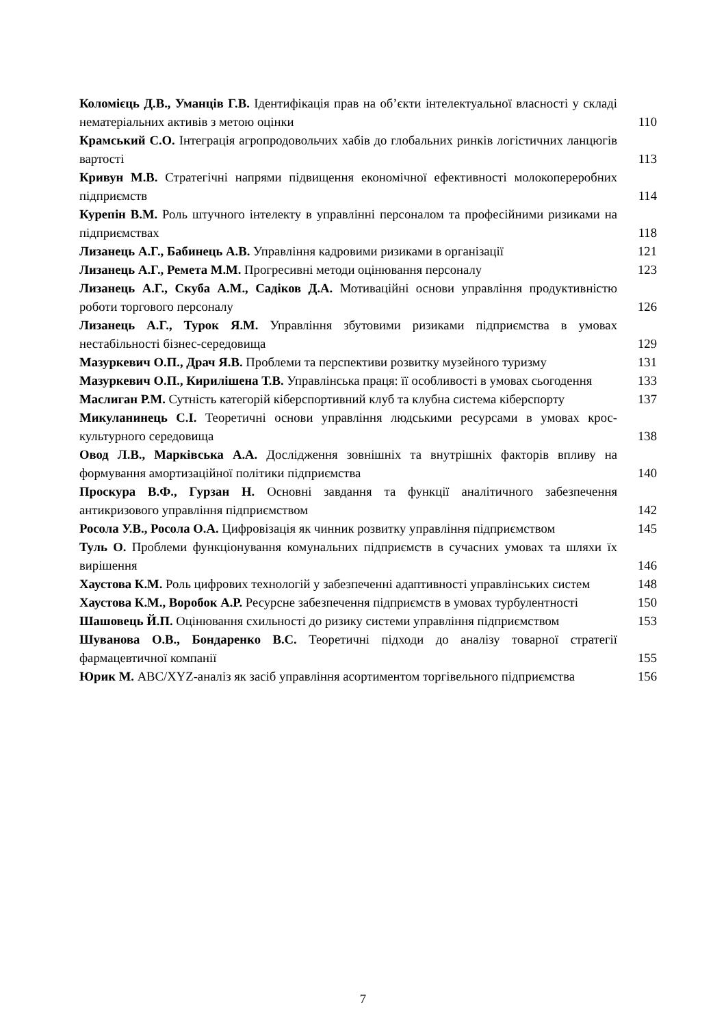Коломієць Д.В., Уманців Г.В. Ідентифікація прав на об’єкти інтелектуальної власності у складі нематеріальних активів з метою оцінки
110
Крамський С.О. Інтеграція агропродовольчих хабів до глобальних ринків логістичних ланцюгів вартості
113
Кривун М.В. Стратегічні напрями підвищення економічної ефективності молокопереробних підприємств
114
Курепін В.М. Роль штучного інтелекту в управлінні персоналом та професійними ризиками на підприємствах
118
Лизанець А.Г., Бабинець А.В. Управління кадровими ризиками в організації
121
Лизанець А.Г., Ремета М.М. Прогресивні методи оцінювання персоналу
123
Лизанець А.Г., Скуба А.М., Садіков Д.А. Мотиваційні основи управління продуктивністю роботи торгового персоналу
126
Лизанець А.Г., Турок Я.М. Управління збутовими ризиками підприємства в умовах нестабільності бізнес-середовища
129
Мазуркевич О.П., Драч Я.В. Проблеми та перспективи розвитку музейного туризму
131
Мазуркевич О.П., Кирилішена Т.В. Управлінська праця: її особливості в умовах сьогодення
133
Маслиган Р.М. Сутність категорій кіберспортивний клуб та клубна система кіберспорту
137
Микуланинець С.І. Теоретичні основи управління людськими ресурсами в умовах крос-культурного середовища
138
Овод Л.В., Марківська А.А. Дослідження зовнішніх та внутрішніх факторів впливу на формування амортизаційної політики підприємства
140
Проскура В.Ф., Гурзан Н. Основні завдання та функції аналітичного забезпечення антикризового управління підприємством
142
Росола У.В., Росола О.А. Цифровізація як чинник розвитку управління підприємством
145
Туль О. Проблеми функціонування комунальних підприємств в сучасних умовах та шляхи їх вирішення
146
Хаустова К.М. Роль цифрових технологій у забезпеченні адаптивності управлінських систем
148
Хаустова К.М., Воробок А.Р. Ресурсне забезпечення підприємств в умовах турбулентності
150
Шашовець Й.П. Оцінювання схильності до ризику системи управління підприємством
153
Шуванова О.В., Бондаренко В.С. Теоретичні підходи до аналізу товарної стратегії фармацевтичної компанії
155
Юрик М. ABC/XYZ-аналіз як засіб управління асортиментом торгівельного підприємства
156
7